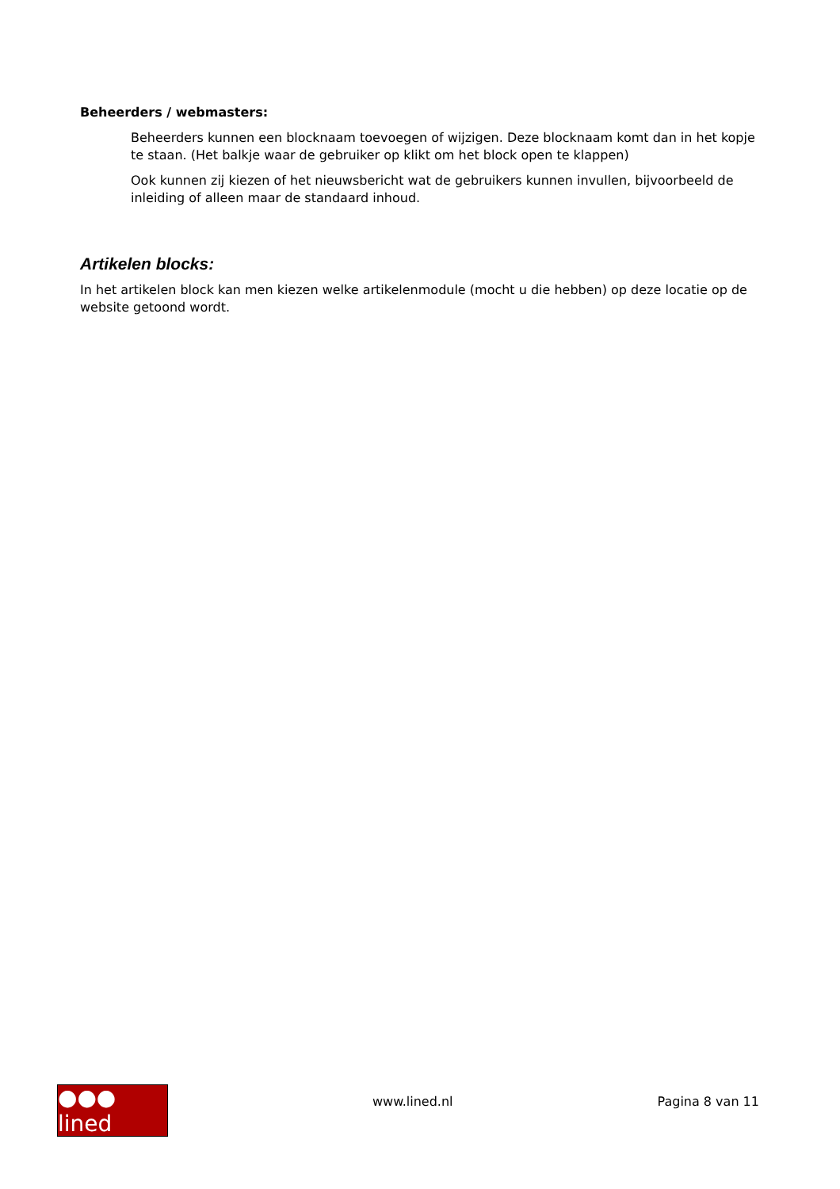Beheerders / webmasters:
Beheerders kunnen een blocknaam toevoegen of wijzigen. Deze blocknaam komt dan in het kopje te staan. (Het balkje waar de gebruiker op klikt om het block open te klappen)
Ook kunnen zij kiezen of het nieuwsbericht wat de gebruikers kunnen invullen, bijvoorbeeld de inleiding of alleen maar de standaard inhoud.
Artikelen blocks:
In het artikelen block kan men kiezen welke artikelenmodule (mocht u die hebben) op deze locatie op de website getoond wordt.
●●● lined
www.lined.nl Pagina 8 van 11